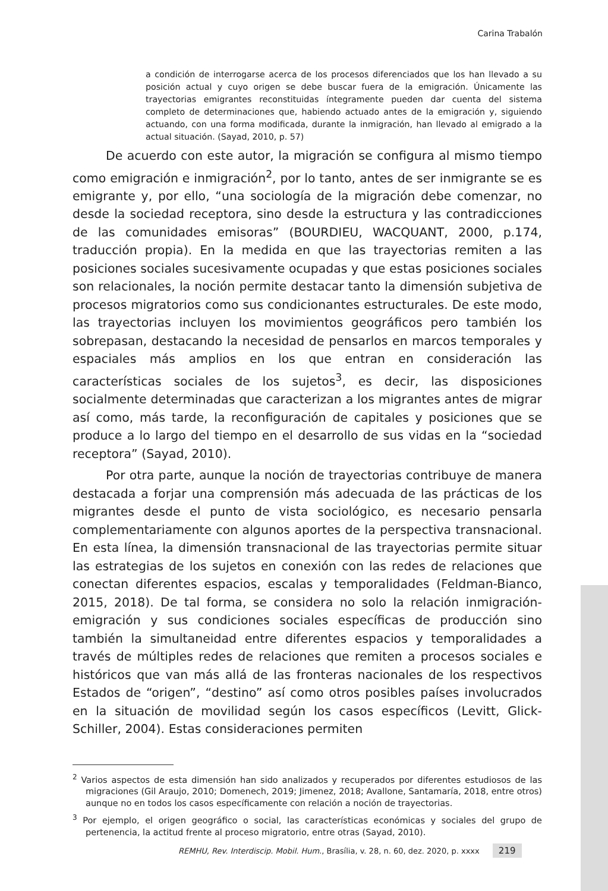Carina Trabalón
a condición de interrogarse acerca de los procesos diferenciados que los han llevado a su posición actual y cuyo origen se debe buscar fuera de la emigración. Únicamente las trayectorias emigrantes reconstituidas íntegramente pueden dar cuenta del sistema completo de determinaciones que, habiendo actuado antes de la emigración y, siguiendo actuando, con una forma modificada, durante la inmigración, han llevado al emigrado a la actual situación. (Sayad, 2010, p. 57)
De acuerdo con este autor, la migración se configura al mismo tiempo como emigración e inmigración<sup>2</sup>, por lo tanto, antes de ser inmigrante se es emigrante y, por ello, “una sociología de la migración debe comenzar, no desde la sociedad receptora, sino desde la estructura y las contradicciones de las comunidades emisoras” (BOURDIEU, WACQUANT, 2000, p.174, traducción propia). En la medida en que las trayectorias remiten a las posiciones sociales sucesivamente ocupadas y que estas posiciones sociales son relacionales, la noción permite destacar tanto la dimensión subjetiva de procesos migratorios como sus condicionantes estructurales. De este modo, las trayectorias incluyen los movimientos geográficos pero también los sobrepasan, destacando la necesidad de pensarlos en marcos temporales y espaciales más amplios en los que entran en consideración las características sociales de los sujetos<sup>3</sup>, es decir, las disposiciones socialmente determinadas que caracterizan a los migrantes antes de migrar así como, más tarde, la reconfiguración de capitales y posiciones que se produce a lo largo del tiempo en el desarrollo de sus vidas en la “sociedad receptora” (Sayad, 2010).
Por otra parte, aunque la noción de trayectorias contribuye de manera destacada a forjar una comprensión más adecuada de las prácticas de los migrantes desde el punto de vista sociológico, es necesario pensarla complementariamente con algunos aportes de la perspectiva transnacional. En esta línea, la dimensión transnacional de las trayectorias permite situar las estrategias de los sujetos en conexión con las redes de relaciones que conectan diferentes espacios, escalas y temporalidades (Feldman-Bianco, 2015, 2018). De tal forma, se considera no solo la relación inmigración-emigración y sus condiciones sociales específicas de producción sino también la simultaneidad entre diferentes espacios y temporalidades a través de múltiples redes de relaciones que remiten a procesos sociales e históricos que van más allá de las fronteras nacionales de los respectivos Estados de “origen”, “destino” así como otros posibles países involucrados en la situación de movilidad según los casos específicos (Levitt, Glick-Schiller, 2004). Estas consideraciones permiten
<sup>2</sup> Varios aspectos de esta dimensión han sido analizados y recuperados por diferentes estudiosos de las migraciones (Gil Araujo, 2010; Domenech, 2019; Jimenez, 2018; Avallone, Santamaría, 2018, entre otros) aunque no en todos los casos específicamente con relación a noción de trayectorias.
<sup>3</sup> Por ejemplo, el origen geográfico o social, las características económicas y sociales del grupo de pertenencia, la actitud frente al proceso migratorio, entre otras (Sayad, 2010).
REMHU, Rev. Interdiscip. Mobil. Hum., Brasília, v. 28, n. 60, dez. 2020, p. xxxx 219